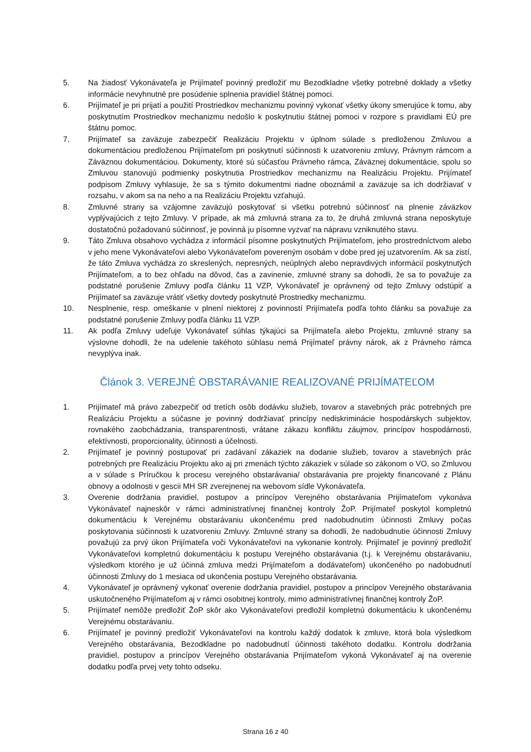5. Na žiadosť Vykonávateľa je Prijímateľ povinný predložiť mu Bezodkladne všetky potrebné doklady a všetky informácie nevyhnutné pre posúdenie splnenia pravidiel štátnej pomoci.
6. Prijímateľ je pri prijatí a použití Prostriedkov mechanizmu povinný vykonať všetky úkony smerujúce k tomu, aby poskytnutím Prostriedkov mechanizmu nedošlo k poskytnutiu štátnej pomoci v rozpore s pravidlami EÚ pre štátnu pomoc.
7. Prijímateľ sa zaväzuje zabezpečiť Realizáciu Projektu v úplnom súlade s predloženou Zmluvou a dokumentáciou predloženou Prijímateľom pri poskytnutí súčinnosti k uzatvoreniu zmluvy, Právnym rámcom a Záväznou dokumentáciou. Dokumenty, ktoré sú súčasťou Právneho rámca, Záväznej dokumentácie, spolu so Zmluvou stanovujú podmienky poskytnutia Prostriedkov mechanizmu na Realizáciu Projektu. Prijímateľ podpisom Zmluvy vyhlasuje, že sa s týmito dokumentmi riadne oboznámil a zaväzuje sa ich dodržiavať v rozsahu, v akom sa na neho a na Realizáciu Projektu vzťahujú.
8. Zmluvné strany sa vzájomne zaväzujú poskytovať si všetku potrebnú súčinnosť na plnenie záväzkov vyplývajúcich z tejto Zmluvy. V prípade, ak má zmluvná strana za to, že druhá zmluvná strana neposkytuje dostatočnú požadovanú súčinnosť, je povinná ju písomne vyzvať na nápravu vzniknutého stavu.
9. Táto Zmluva obsahovo vychádza z informácií písomne poskytnutých Prijímateľom, jeho prostredníctvom alebo v jeho mene Vykonávateľovi alebo Vykonávateľom povereným osobám v dobe pred jej uzatvorením. Ak sa zistí, že táto Zmluva vychádza zo skreslených, nepresných, neúplných alebo nepravdivých informácií poskytnutých Prijímateľom, a to bez ohľadu na dôvod, čas a zavinenie, zmluvné strany sa dohodli, že sa to považuje za podstatné porušenie Zmluvy podľa článku 11 VZP, Vykonávateľ je oprávnený od tejto Zmluvy odstúpiť a Prijímateľ sa zaväzuje vrátiť všetky dovtedy poskytnuté Prostriedky mechanizmu.
10. Nesplnenie, resp. omeškanie v plnení niektorej z povinností Prijímateľa podľa tohto článku sa považuje za podstatné porušenie Zmluvy podľa článku 11 VZP.
11. Ak podľa Zmluvy udeľuje Vykonávateľ súhlas týkajúci sa Prijímateľa alebo Projektu, zmluvné strany sa výslovne dohodli, že na udelenie takéhoto súhlasu nemá Prijímateľ právny nárok, ak z Právneho rámca nevyplýva inak.
Článok 3. VEREJNÉ OBSTARÁVANIE REALIZOVANÉ PRIJÍMATEĽOM
1. Prijímateľ má právo zabezpečiť od tretích osôb dodávku služieb, tovarov a stavebných prác potrebných pre Realizáciu Projektu a súčasne je povinný dodržiavať princípy nediskriminácie hospodárskych subjektov, rovnakého zaobchádzania, transparentnosti, vrátane zákazu konfliktu záujmov, princípov hospodárnosti, efektívnosti, proporcionality, účinnosti a účelnosti.
2. Prijímateľ je povinný postupovať pri zadávaní zákaziek na dodanie služieb, tovarov a stavebných prác potrebných pre Realizáciu Projektu ako aj pri zmenách týchto zákaziek v súlade so zákonom o VO, so Zmluvou a v súlade s Príručkou k procesu verejného obstarávania/ obstarávania pre projekty financované z Plánu obnovy a odolnosti v gescii MH SR zverejnenej na webovom sídle Vykonávateľa.
3. Overenie dodržania pravidiel, postupov a princípov Verejného obstarávania Prijímateľom vykonáva Vykonávateľ najneskôr v rámci administratívnej finančnej kontroly ŽoP. Prijímateľ poskytol kompletnú dokumentáciu k Verejnému obstarávaniu ukončenému pred nadobudnutím účinnosti Zmluvy počas poskytovania súčinnosti k uzatvoreniu Zmluvy. Zmluvné strany sa dohodli, že nadobudnutie účinnosti Zmluvy považujú za prvý úkon Prijímateľa voči Vykonávateľovi na vykonanie kontroly. Prijímateľ je povinný predložiť Vykonávateľovi kompletnú dokumentáciu k postupu Verejného obstarávania (t.j. k Verejnému obstarávaniu, výsledkom ktorého je už účinná zmluva medzi Prijímateľom a dodávateľom) ukončeného po nadobudnutí účinnosti Zmluvy do 1 mesiaca od ukončenia postupu Verejného obstarávania.
4. Vykonávateľ je oprávnený vykonať overenie dodržania pravidiel, postupov a princípov Verejného obstarávania uskutočneného Prijímateľom aj v rámci osobitnej kontroly, mimo administratívnej finančnej kontroly ŽoP.
5. Prijímateľ nemôže predložiť ŽoP skôr ako Vykonávateľovi predložil kompletnú dokumentáciu k ukončenému Verejnému obstarávaniu.
6. Prijímateľ je povinný predložiť Vykonávateľovi na kontrolu každý dodatok k zmluve, ktorá bola výsledkom Verejného obstarávania, Bezodkladne po nadobudnutí účinnosti takéhoto dodatku. Kontrolu dodržania pravidiel, postupov a princípov Verejného obstarávania Prijímateľom vykoná Vykonávateľ aj na overenie dodatku podľa prvej vety tohto odseku.
Strana 16 z 40